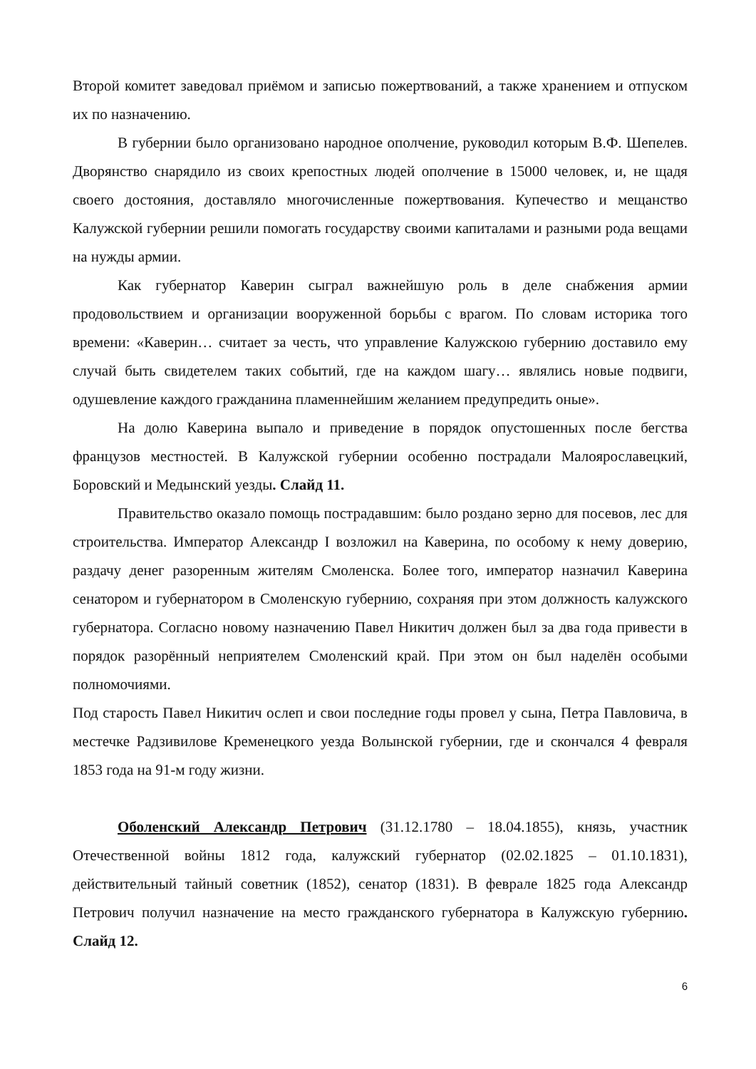Второй комитет заведовал приёмом и записью пожертвований, а также хранением и отпуском их по назначению.
В губернии было организовано народное ополчение, руководил которым В.Ф. Шепелев. Дворянство снарядило из своих крепостных людей ополчение в 15000 человек, и, не щадя своего достояния, доставляло многочисленные пожертвования. Купечество и мещанство Калужской губернии решили помогать государству своими капиталами и разными рода вещами на нужды армии.
Как губернатор Каверин сыграл важнейшую роль в деле снабжения армии продовольствием и организации вооруженной борьбы с врагом. По словам историка того времени: «Каверин… считает за честь, что управление Калужскою губернию доставило ему случай быть свидетелем таких событий, где на каждом шагу… являлись новые подвиги, одушевление каждого гражданина пламеннейшим желанием предупредить оные».
На долю Каверина выпало и приведение в порядок опустошенных после бегства французов местностей. В Калужской губернии особенно пострадали Малоярославецкий, Боровский и Медынский уезды. Слайд 11.
Правительство оказало помощь пострадавшим: было роздано зерно для посевов, лес для строительства. Император Александр I возложил на Каверина, по особому к нему доверию, раздачу денег разоренным жителям Смоленска. Более того, император назначил Каверина сенатором и губернатором в Смоленскую губернию, сохраняя при этом должность калужского губернатора. Согласно новому назначению Павел Никитич должен был за два года привести в порядок разорённый неприятелем Смоленский край. При этом он был наделён особыми полномочиями.
Под старость Павел Никитич ослеп и свои последние годы провел у сына, Петра Павловича, в местечке Радзивилове Кременецкого уезда Волынской губернии, где и скончался 4 февраля 1853 года на 91-м году жизни.
Оболенский Александр Петрович (31.12.1780 – 18.04.1855), князь, участник Отечественной войны 1812 года, калужский губернатор (02.02.1825 – 01.10.1831), действительный тайный советник (1852), сенатор (1831). В феврале 1825 года Александр Петрович получил назначение на место гражданского губернатора в Калужскую губернию. Слайд 12.
6